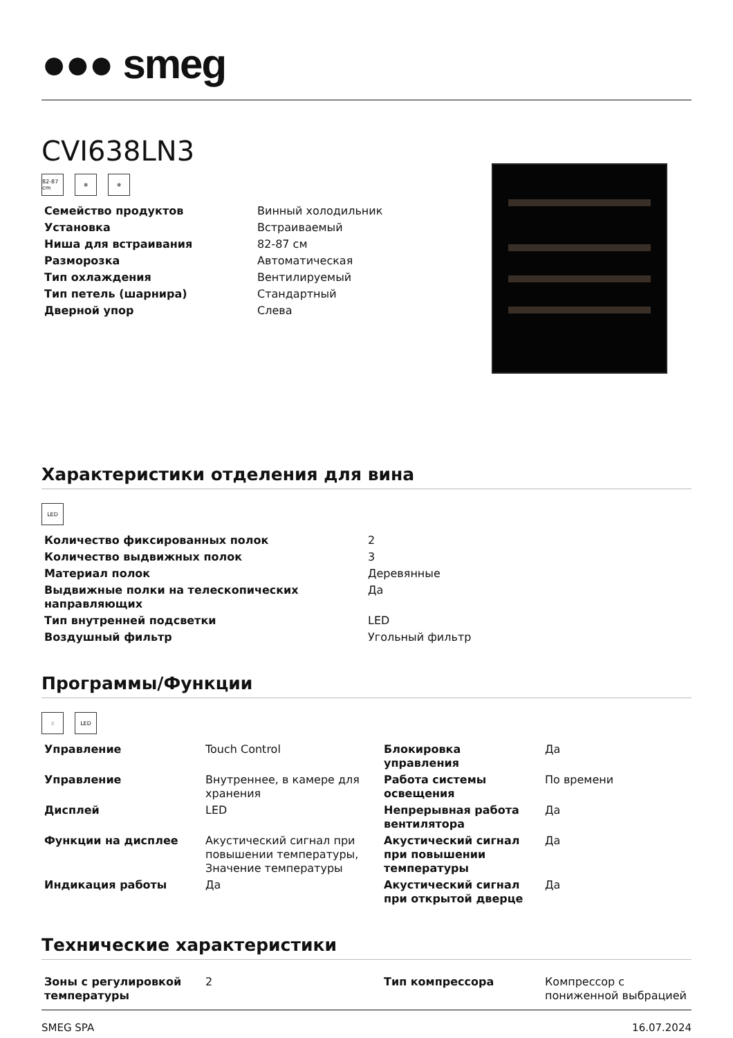●●● smeg
CVI638LN3
82-87 cm
❄ ❄
| Семейство продуктов | Винный холодильник |
| Установка | Встраиваемый |
| Ниша для встраивания | 82-87 см |
| Разморозка | Автоматическая |
| Тип охлаждения | Вентилируемый |
| Тип петель (шарнира) | Стандартный |
| Дверной упор | Слева |
Характеристики отделения для вина
LED
| Количество фиксированных полок | 2 |
| Количество выдвижных полок | 3 |
| Материал полок | Деревянные |
| Выдвижные полки на телескопических направляющих | Да |
| Тип внутренней подсветки | LED |
| Воздушный фильтр | Угольный фильтр |
Программы/Функции
☝ LED
| Управление | Touch Control | Блокировка управления | Да |
| Управление | Внутреннее, в камере для хранения | Работа системы освещения | По времени |
| Дисплей | LED | Непрерывная работа вентилятора | Да |
| Функции на дисплее | Акустический сигнал при повышении температуры, Значение температуры | Акустический сигнал при повышении температуры | Да |
| Индикация работы | Да | Акустический сигнал при открытой дверце | Да |
Технические характеристики
| Зоны с регулировкой температуры | 2 | Тип компрессора | Компрессор с пониженной выбрацией |
SMEG SPA 16.07.2024